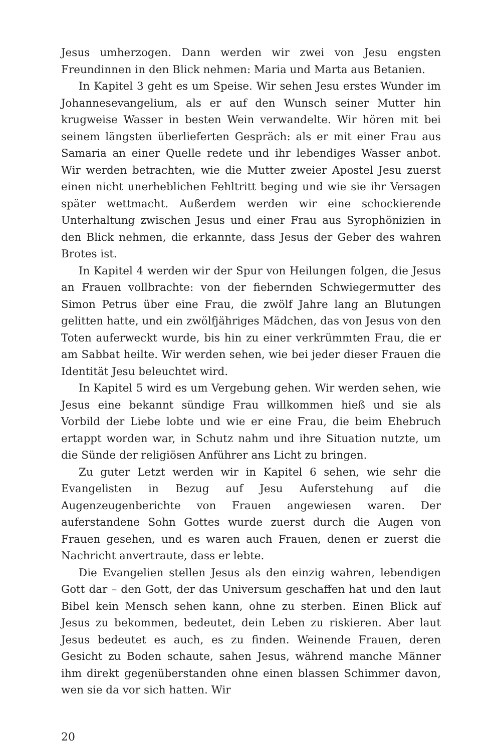Jesus umherzogen. Dann werden wir zwei von Jesu engsten Freundinnen in den Blick nehmen: Maria und Marta aus Betanien.
In Kapitel 3 geht es um Speise. Wir sehen Jesu erstes Wunder im Johannesevangelium, als er auf den Wunsch seiner Mutter hin krugweise Wasser in besten Wein verwandelte. Wir hören mit bei seinem längsten überlieferten Gespräch: als er mit einer Frau aus Samaria an einer Quelle redete und ihr lebendiges Wasser anbot. Wir werden betrachten, wie die Mutter zweier Apostel Jesu zuerst einen nicht unerheblichen Fehltritt beging und wie sie ihr Versagen später wettmacht. Außerdem werden wir eine schockierende Unterhaltung zwischen Jesus und einer Frau aus Syrophönizien in den Blick nehmen, die erkannte, dass Jesus der Geber des wahren Brotes ist.
In Kapitel 4 werden wir der Spur von Heilungen folgen, die Jesus an Frauen vollbrachte: von der fiebernden Schwiegermutter des Simon Petrus über eine Frau, die zwölf Jahre lang an Blutungen gelitten hatte, und ein zwölfjähriges Mädchen, das von Jesus von den Toten auferweckt wurde, bis hin zu einer verkrümmten Frau, die er am Sabbat heilte. Wir werden sehen, wie bei jeder dieser Frauen die Identität Jesu beleuchtet wird.
In Kapitel 5 wird es um Vergebung gehen. Wir werden sehen, wie Jesus eine bekannt sündige Frau willkommen hieß und sie als Vorbild der Liebe lobte und wie er eine Frau, die beim Ehebruch ertappt worden war, in Schutz nahm und ihre Situation nutzte, um die Sünde der religiösen Anführer ans Licht zu bringen.
Zu guter Letzt werden wir in Kapitel 6 sehen, wie sehr die Evangelisten in Bezug auf Jesu Auferstehung auf die Augenzeugenberichte von Frauen angewiesen waren. Der auferstandene Sohn Gottes wurde zuerst durch die Augen von Frauen gesehen, und es waren auch Frauen, denen er zuerst die Nachricht anvertraute, dass er lebte.
Die Evangelien stellen Jesus als den einzig wahren, lebendigen Gott dar – den Gott, der das Universum geschaffen hat und den laut Bibel kein Mensch sehen kann, ohne zu sterben. Einen Blick auf Jesus zu bekommen, bedeutet, dein Leben zu riskieren. Aber laut Jesus bedeutet es auch, es zu finden. Weinende Frauen, deren Gesicht zu Boden schaute, sahen Jesus, während manche Männer ihm direkt gegenüberstanden ohne einen blassen Schimmer davon, wen sie da vor sich hatten. Wir
20